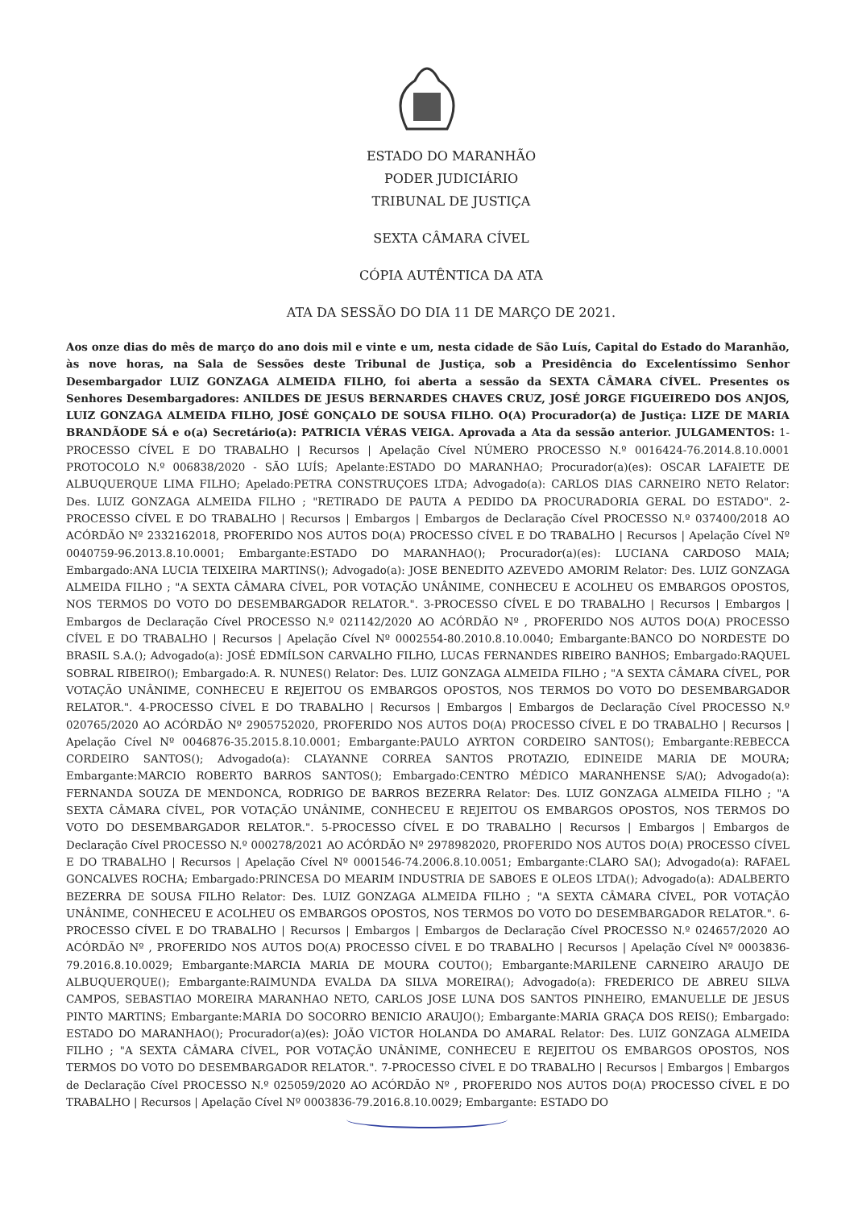ESTADO DO MARANHÃO
PODER JUDICIÁRIO
TRIBUNAL DE JUSTIÇA
SEXTA CÂMARA CÍVEL
CÓPIA AUTÊNTICA DA ATA
ATA DA SESSÃO DO DIA 11 DE MARÇO DE 2021.
Aos onze dias do mês de março do ano dois mil e vinte e um, nesta cidade de São Luís, Capital do Estado do Maranhão, às nove horas, na Sala de Sessões deste Tribunal de Justiça, sob a Presidência do Excelentíssimo Senhor Desembargador LUIZ GONZAGA ALMEIDA FILHO, foi aberta a sessão da SEXTA CÂMARA CÍVEL. Presentes os Senhores Desembargadores: ANILDES DE JESUS BERNARDES CHAVES CRUZ, JOSÉ JORGE FIGUEIREDO DOS ANJOS, LUIZ GONZAGA ALMEIDA FILHO, JOSÉ GONÇALO DE SOUSA FILHO. O(A) Procurador(a) de Justiça: LIZE DE MARIA BRANDÃODE SÁ e o(a) Secretário(a): PATRICIA VÉRAS VEIGA. Aprovada a Ata da sessão anterior. JULGAMENTOS: 1-PROCESSO CÍVEL E DO TRABALHO | Recursos | Apelação Cível NÚMERO PROCESSO N.º 0016424-76.2014.8.10.0001 PROTOCOLO N.º 006838/2020 - SÃO LUÍS; Apelante:ESTADO DO MARANHAO; Procurador(a)(es): OSCAR LAFAIETE DE ALBUQUERQUE LIMA FILHO; Apelado:PETRA CONSTRUÇOES LTDA; Advogado(a): CARLOS DIAS CARNEIRO NETO Relator: Des. LUIZ GONZAGA ALMEIDA FILHO ; "RETIRADO DE PAUTA A PEDIDO DA PROCURADORIA GERAL DO ESTADO". 2-PROCESSO CÍVEL E DO TRABALHO | Recursos | Embargos | Embargos de Declaração Cível PROCESSO N.º 037400/2018 AO ACÓRDÃO Nº 2332162018, PROFERIDO NOS AUTOS DO(A) PROCESSO CÍVEL E DO TRABALHO | Recursos | Apelação Cível Nº 0040759-96.2013.8.10.0001; Embargante:ESTADO DO MARANHAO(); Procurador(a)(es): LUCIANA CARDOSO MAIA; Embargado:ANA LUCIA TEIXEIRA MARTINS(); Advogado(a): JOSE BENEDITO AZEVEDO AMORIM Relator: Des. LUIZ GONZAGA ALMEIDA FILHO ; "A SEXTA CÂMARA CÍVEL, POR VOTAÇÃO UNÂNIME, CONHECEU E ACOLHEU OS EMBARGOS OPOSTOS, NOS TERMOS DO VOTO DO DESEMBARGADOR RELATOR.". 3-PROCESSO CÍVEL E DO TRABALHO | Recursos | Embargos | Embargos de Declaração Cível PROCESSO N.º 021142/2020 AO ACÓRDÃO Nº , PROFERIDO NOS AUTOS DO(A) PROCESSO CÍVEL E DO TRABALHO | Recursos | Apelação Cível Nº 0002554-80.2010.8.10.0040; Embargante:BANCO DO NORDESTE DO BRASIL S.A.(); Advogado(a): JOSÉ EDMÍLSON CARVALHO FILHO, LUCAS FERNANDES RIBEIRO BANHOS; Embargado:RAQUEL SOBRAL RIBEIRO(); Embargado:A. R. NUNES() Relator: Des. LUIZ GONZAGA ALMEIDA FILHO ; "A SEXTA CÂMARA CÍVEL, POR VOTAÇÃO UNÂNIME, CONHECEU E REJEITOU OS EMBARGOS OPOSTOS, NOS TERMOS DO VOTO DO DESEMBARGADOR RELATOR.". 4-PROCESSO CÍVEL E DO TRABALHO | Recursos | Embargos | Embargos de Declaração Cível PROCESSO N.º 020765/2020 AO ACÓRDÃO Nº 2905752020, PROFERIDO NOS AUTOS DO(A) PROCESSO CÍVEL E DO TRABALHO | Recursos | Apelação Cível Nº 0046876-35.2015.8.10.0001; Embargante:PAULO AYRTON CORDEIRO SANTOS(); Embargante:REBECCA CORDEIRO SANTOS(); Advogado(a): CLAYANNE CORREA SANTOS PROTAZIO, EDINEIDE MARIA DE MOURA; Embargante:MARCIO ROBERTO BARROS SANTOS(); Embargado:CENTRO MÉDICO MARANHENSE S/A(); Advogado(a): FERNANDA SOUZA DE MENDONCA, RODRIGO DE BARROS BEZERRA Relator: Des. LUIZ GONZAGA ALMEIDA FILHO ; "A SEXTA CÂMARA CÍVEL, POR VOTAÇÃO UNÂNIME, CONHECEU E REJEITOU OS EMBARGOS OPOSTOS, NOS TERMOS DO VOTO DO DESEMBARGADOR RELATOR.". 5-PROCESSO CÍVEL E DO TRABALHO | Recursos | Embargos | Embargos de Declaração Cível PROCESSO N.º 000278/2021 AO ACÓRDÃO Nº 2978982020, PROFERIDO NOS AUTOS DO(A) PROCESSO CÍVEL E DO TRABALHO | Recursos | Apelação Cível Nº 0001546-74.2006.8.10.0051; Embargante:CLARO SA(); Advogado(a): RAFAEL GONCALVES ROCHA; Embargado:PRINCESA DO MEARIM INDUSTRIA DE SABOES E OLEOS LTDA(); Advogado(a): ADALBERTO BEZERRA DE SOUSA FILHO Relator: Des. LUIZ GONZAGA ALMEIDA FILHO ; "A SEXTA CÂMARA CÍVEL, POR VOTAÇÃO UNÂNIME, CONHECEU E ACOLHEU OS EMBARGOS OPOSTOS, NOS TERMOS DO VOTO DO DESEMBARGADOR RELATOR.". 6-PROCESSO CÍVEL E DO TRABALHO | Recursos | Embargos | Embargos de Declaração Cível PROCESSO N.º 024657/2020 AO ACÓRDÃO Nº , PROFERIDO NOS AUTOS DO(A) PROCESSO CÍVEL E DO TRABALHO | Recursos | Apelação Cível Nº 0003836-79.2016.8.10.0029; Embargante:MARCIA MARIA DE MOURA COUTO(); Embargante:MARILENE CARNEIRO ARAUJO DE ALBUQUERQUE(); Embargante:RAIMUNDA EVALDA DA SILVA MOREIRA(); Advogado(a): FREDERICO DE ABREU SILVA CAMPOS, SEBASTIAO MOREIRA MARANHAO NETO, CARLOS JOSE LUNA DOS SANTOS PINHEIRO, EMANUELLE DE JESUS PINTO MARTINS; Embargante:MARIA DO SOCORRO BENICIO ARAUJO(); Embargante:MARIA GRAÇA DOS REIS(); Embargado: ESTADO DO MARANHAO(); Procurador(a)(es): JOÃO VICTOR HOLANDA DO AMARAL Relator: Des. LUIZ GONZAGA ALMEIDA FILHO ; "A SEXTA CÂMARA CÍVEL, POR VOTAÇÃO UNÂNIME, CONHECEU E REJEITOU OS EMBARGOS OPOSTOS, NOS TERMOS DO VOTO DO DESEMBARGADOR RELATOR.". 7-PROCESSO CÍVEL E DO TRABALHO | Recursos | Embargos | Embargos de Declaração Cível PROCESSO N.º 025059/2020 AO ACÓRDÃO Nº , PROFERIDO NOS AUTOS DO(A) PROCESSO CÍVEL E DO TRABALHO | Recursos | Apelação Cível Nº 0003836-79.2016.8.10.0029; Embargante: ESTADO DO